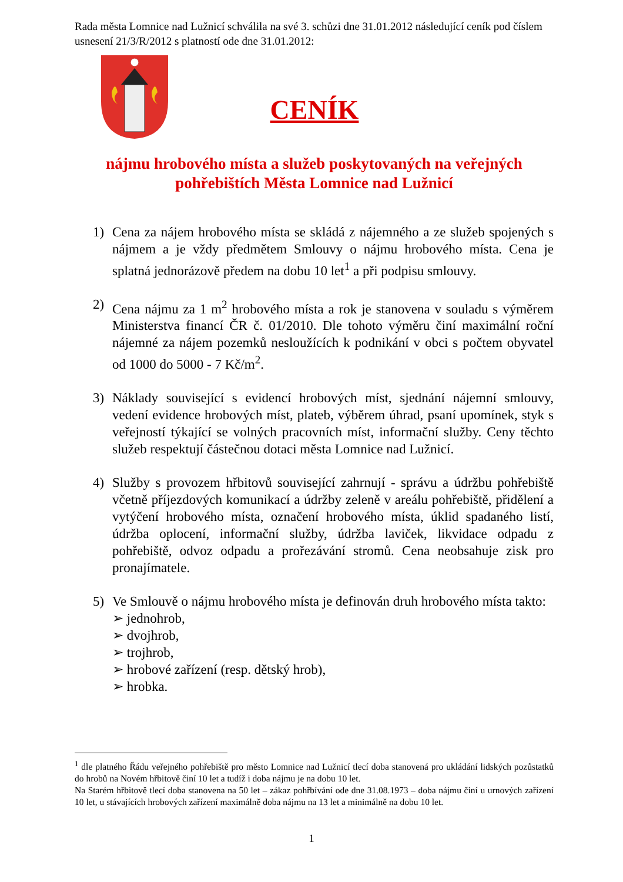Rada města Lomnice nad Lužnicí schválila na své 3. schůzi dne 31.01.2012 následující ceník pod číslem usnesení 21/3/R/2012 s platností ode dne 31.01.2012:
CENÍK
nájmu hrobového místa a služeb poskytovaných na veřejných pohřebištích Města Lomnice nad Lužnicí
1) Cena za nájem hrobového místa se skládá z nájemného a ze služeb spojených s nájmem a je vždy předmětem Smlouvy o nájmu hrobového místa. Cena je splatná jednorázově předem na dobu 10 let<sup>1</sup> a při podpisu smlouvy.
2) Cena nájmu za 1 m<sup>2</sup> hrobového místa a rok je stanovena v souladu s výměrem Ministerstva financí ČR č. 01/2010. Dle tohoto výměru činí maximální roční nájemné za nájem pozemků nesloužících k podnikání v obci s počtem obyvatel od 1000 do 5000 - 7 Kč/m<sup>2</sup>.
3) Náklady související s evidencí hrobových míst, sjednání nájemní smlouvy, vedení evidence hrobových míst, plateb, výběrem úhrad, psaní upomínek, styk s veřejností týkající se volných pracovních míst, informační služby. Ceny těchto služeb respektují částečnou dotaci města Lomnice nad Lužnicí.
4) Služby s provozem hřbitovů související zahrnují - správu a údržbu pohřebiště včetně příjezdových komunikací a údržby zeleně v areálu pohřebiště, přidělení a vytýčení hrobového místa, označení hrobového místa, úklid spadaného listí, údržba oplocení, informační služby, údržba laviček, likvidace odpadu z pohřebiště, odvoz odpadu a prořezávání stromů. Cena neobsahuje zisk pro pronajímatele.
5) Ve Smlouvě o nájmu hrobového místa je definován druh hrobového místa takto:
➢ jednohrob,
➢ dvojhrob,
➢ trojhrob,
➢ hrobové zařízení (resp. dětský hrob),
➢ hrobka.
<sup>1</sup> dle platného Řádu veřejného pohřebiště pro město Lomnice nad Lužnicí tlecí doba stanovená pro ukládání lidských pozůstatků do hrobů na Novém hřbitově činí 10 let a tudíž i doba nájmu je na dobu 10 let.
Na Starém hřbitově tlecí doba stanovena na 50 let – zákaz pohřbívání ode dne 31.08.1973 – doba nájmu činí u urnových zařízení 10 let, u stávajících hrobových zařízení maximálně doba nájmu na 13 let a minimálně na dobu 10 let.
1